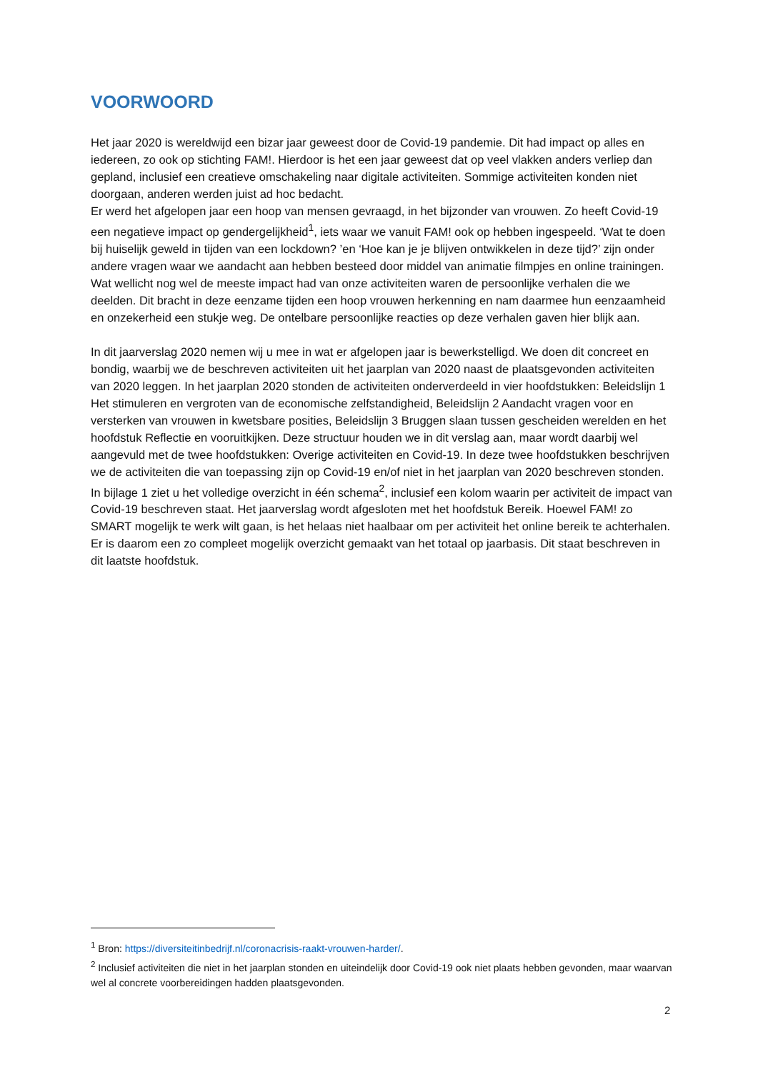VOORWOORD
Het jaar 2020 is wereldwijd een bizar jaar geweest door de Covid-19 pandemie. Dit had impact op alles en iedereen, zo ook op stichting FAM!. Hierdoor is het een jaar geweest dat op veel vlakken anders verliep dan gepland, inclusief een creatieve omschakeling naar digitale activiteiten. Sommige activiteiten konden niet doorgaan, anderen werden juist ad hoc bedacht.
Er werd het afgelopen jaar een hoop van mensen gevraagd, in het bijzonder van vrouwen. Zo heeft Covid-19 een negatieve impact op gendergelijkheid<sup>1</sup>, iets waar we vanuit FAM! ook op hebben ingespeeld. ‘Wat te doen bij huiselijk geweld in tijden van een lockdown? ’en ‘Hoe kan je je blijven ontwikkelen in deze tijd?’ zijn onder andere vragen waar we aandacht aan hebben besteed door middel van animatie filmpjes en online trainingen. Wat wellicht nog wel de meeste impact had van onze activiteiten waren de persoonlijke verhalen die we deelden. Dit bracht in deze eenzame tijden een hoop vrouwen herkenning en nam daarmee hun eenzaamheid en onzekerheid een stukje weg. De ontelbare persoonlijke reacties op deze verhalen gaven hier blijk aan.
In dit jaarverslag 2020 nemen wij u mee in wat er afgelopen jaar is bewerkstelligd. We doen dit concreet en bondig, waarbij we de beschreven activiteiten uit het jaarplan van 2020 naast de plaatsgevonden activiteiten van 2020 leggen. In het jaarplan 2020 stonden de activiteiten onderverdeeld in vier hoofdstukken: Beleidslijn 1 Het stimuleren en vergroten van de economische zelfstandigheid, Beleidslijn 2 Aandacht vragen voor en versterken van vrouwen in kwetsbare posities, Beleidslijn 3 Bruggen slaan tussen gescheiden werelden en het hoofdstuk Reflectie en vooruitkijken. Deze structuur houden we in dit verslag aan, maar wordt daarbij wel aangevuld met de twee hoofdstukken: Overige activiteiten en Covid-19. In deze twee hoofdstukken beschrijven we de activiteiten die van toepassing zijn op Covid-19 en/of niet in het jaarplan van 2020 beschreven stonden. In bijlage 1 ziet u het volledige overzicht in één schema<sup>2</sup>, inclusief een kolom waarin per activiteit de impact van Covid-19 beschreven staat. Het jaarverslag wordt afgesloten met het hoofdstuk Bereik. Hoewel FAM! zo SMART mogelijk te werk wilt gaan, is het helaas niet haalbaar om per activiteit het online bereik te achterhalen. Er is daarom een zo compleet mogelijk overzicht gemaakt van het totaal op jaarbasis. Dit staat beschreven in dit laatste hoofdstuk.
<sup>1</sup> Bron: https://diversiteitinbedrijf.nl/coronacrisis-raakt-vrouwen-harder/.
<sup>2</sup> Inclusief activiteiten die niet in het jaarplan stonden en uiteindelijk door Covid-19 ook niet plaats hebben gevonden, maar waarvan wel al concrete voorbereidingen hadden plaatsgevonden.
2